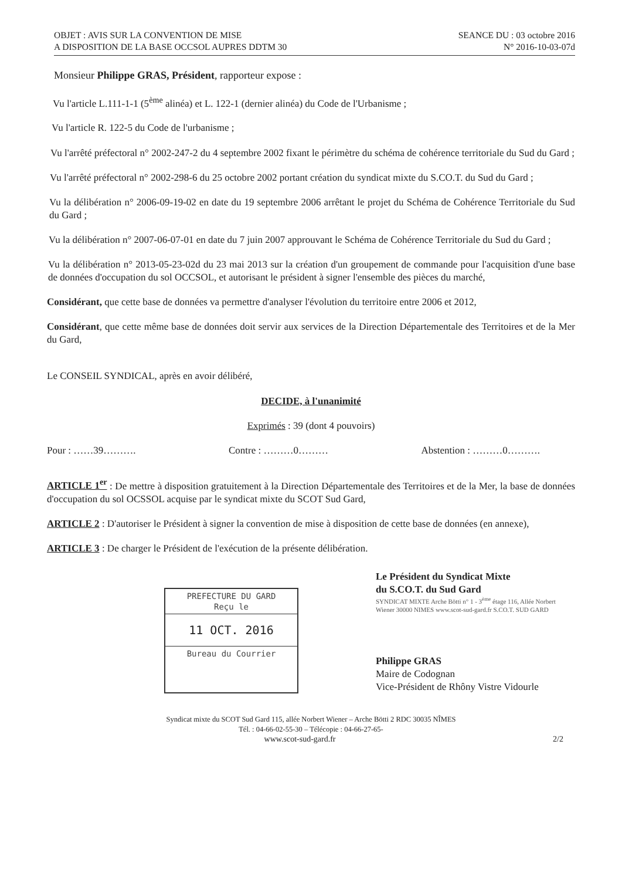OBJET : AVIS SUR LA CONVENTION DE MISE
A DISPOSITION DE LA BASE OCCSOL AUPRES DDTM 30
SEANCE DU : 03 octobre 2016
N° 2016-10-03-07d
Monsieur Philippe GRAS, Président, rapporteur expose :
Vu l'article L.111-1-1 (5<sup>ème</sup> alinéa) et L. 122-1 (dernier alinéa) du Code de l'Urbanisme ;
Vu l'article R. 122-5 du Code de l'urbanisme ;
Vu l'arrêté préfectoral n° 2002-247-2 du 4 septembre 2002 fixant le périmètre du schéma de cohérence territoriale du Sud du Gard ;
Vu l'arrêté préfectoral n° 2002-298-6 du 25 octobre 2002 portant création du syndicat mixte du S.CO.T. du Sud du Gard ;
Vu la délibération n° 2006-09-19-02 en date du 19 septembre 2006 arrêtant le projet du Schéma de Cohérence Territoriale du Sud du Gard ;
Vu la délibération n° 2007-06-07-01 en date du 7 juin 2007 approuvant le Schéma de Cohérence Territoriale du Sud du Gard ;
Vu la délibération n° 2013-05-23-02d du 23 mai 2013 sur la création d'un groupement de commande pour l'acquisition d'une base de données d'occupation du sol OCCSOL, et autorisant le président à signer l'ensemble des pièces du marché,
Considérant, que cette base de données va permettre d'analyser l'évolution du territoire entre 2006 et 2012,
Considérant, que cette même base de données doit servir aux services de la Direction Départementale des Territoires et de la Mer du Gard,
Le CONSEIL SYNDICAL, après en avoir délibéré,
DECIDE, à l'unanimité
Exprimés : 39 (dont 4 pouvoirs)
Pour : ……39………. Contre : ………0……… Abstention : ………0……….
ARTICLE 1<sup>er</sup> : De mettre à disposition gratuitement à la Direction Départementale des Territoires et de la Mer, la base de données d'occupation du sol OCSSOL acquise par le syndicat mixte du SCOT Sud Gard,
ARTICLE 2 : D'autoriser le Président à signer la convention de mise à disposition de cette base de données (en annexe),
ARTICLE 3 : De charger le Président de l'exécution de la présente délibération.
PREFECTURE DU GARD
Reçu le
11 OCT. 2016
Bureau du Courrier
Le Président du Syndicat Mixte
du S.CO.T. du Sud Gard
SYNDICAT MIXTE Arche Bötti n° 1 - 3<sup>ème</sup> étage 116, Allée Norbert Wiener 30000 NIMES www.scot-sud-gard.fr S.CO.T. SUD GARD
Philippe GRAS
Maire de Codognan
Vice-Président de Rhôny Vistre Vidourle
Syndicat mixte du SCOT Sud Gard 115, allée Norbert Wiener – Arche Bötti 2 RDC 30035 NÎMES
Tél. : 04-66-02-55-30 – Télécopie : 04-66-27-65-
www.scot-sud-gard.fr 2/2